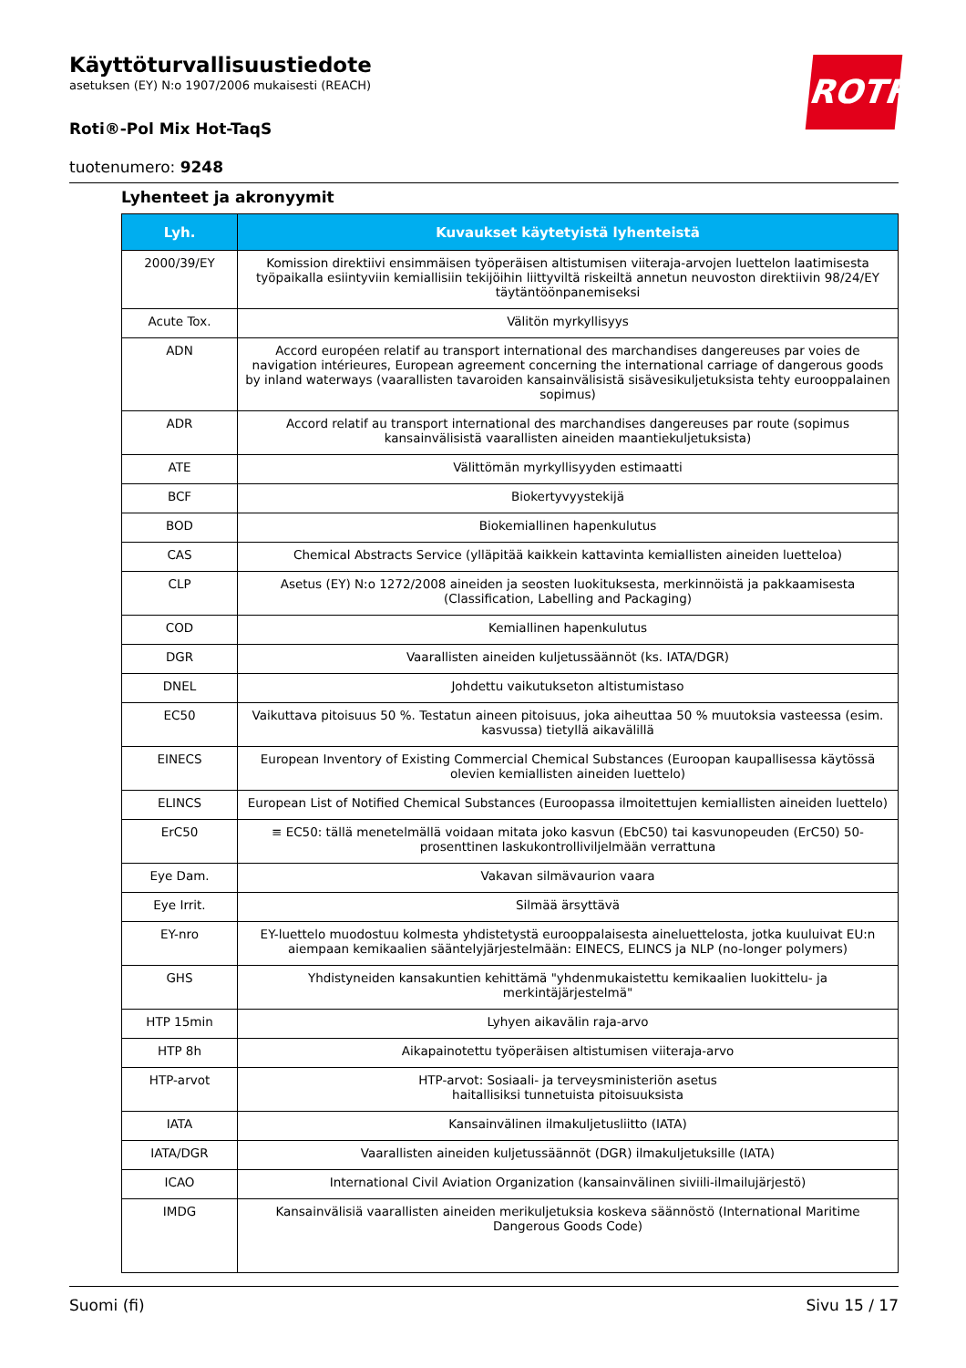Käyttöturvallisuustiedote
asetuksen (EY) N:o 1907/2006 mukaisesti (REACH)
Roti®-Pol Mix Hot-TaqS
tuotenumero: 9248
ROTH
Lyhenteet ja akronyymit
| Lyh. | Kuvaukset käytetyistä lyhenteistä |
| --- | --- |
| 2000/39/EY | Komission direktiivi ensimmäisen työperäisen altistumisen viiteraja-arvojen luettelon laatimisesta työpaikalla esiintyviin kemiallisiin tekijöihin liittyviltä riskeiltä annetun neuvoston direktiivin 98/24/EY täytäntöönpanemiseksi |
| Acute Tox. | Välitön myrkyllisyys |
| ADN | Accord européen relatif au transport international des marchandises dangereuses par voies de navigation intérieures, European agreement concerning the international carriage of dangerous goods by inland waterways (vaarallisten tavaroiden kansainvälisistä sisävesikuljetuksista tehty eurooppalainen sopimus) |
| ADR | Accord relatif au transport international des marchandises dangereuses par route (sopimus kansainvälisistä vaarallisten aineiden maantiekuljetuksista) |
| ATE | Välittömän myrkyllisyyden estimaatti |
| BCF | Biokertyvyystekijä |
| BOD | Biokemiallinen hapenkulutus |
| CAS | Chemical Abstracts Service (ylläpitää kaikkein kattavinta kemiallisten aineiden luetteloa) |
| CLP | Asetus (EY) N:o 1272/2008 aineiden ja seosten luokituksesta, merkinnöistä ja pakkaamisesta (Classification, Labelling and Packaging) |
| COD | Kemiallinen hapenkulutus |
| DGR | Vaarallisten aineiden kuljetussäännöt (ks. IATA/DGR) |
| DNEL | Johdettu vaikutukseton altistumistaso |
| EC50 | Vaikuttava pitoisuus 50 %. Testatun aineen pitoisuus, joka aiheuttaa 50 % muutoksia vasteessa (esim. kasvussa) tietyllä aikavälillä |
| EINECS | European Inventory of Existing Commercial Chemical Substances (Euroopan kaupallisessa käytössä olevien kemiallisten aineiden luettelo) |
| ELINCS | European List of Notified Chemical Substances (Euroopassa ilmoitettujen kemiallisten aineiden luettelo) |
| ErC50 | ≡ EC50: tällä menetelmällä voidaan mitata joko kasvun (EbC50) tai kasvunopeuden (ErC50) 50-prosenttinen laskukontrolliviljelmään verrattuna |
| Eye Dam. | Vakavan silmävaurion vaara |
| Eye Irrit. | Silmää ärsyttävä |
| EY-nro | EY-luettelo muodostuu kolmesta yhdistetystä eurooppalaisesta aineluettelosta, jotka kuuluivat EU:n aiempaan kemikaalien sääntelyjärjestelmään: EINECS, ELINCS ja NLP (no-longer polymers) |
| GHS | Yhdistyneiden kansakuntien kehittämä "yhdenmukaistettu kemikaalien luokittelu- ja merkintäjärjestelmä" |
| HTP 15min | Lyhyen aikavälin raja-arvo |
| HTP 8h | Aikapainotettu työperäisen altistumisen viiteraja-arvo |
| HTP-arvot | HTP-arvot: Sosiaali- ja terveysministeriön asetus haitallisiksi tunnetuista pitoisuuksista |
| IATA | Kansainvälinen ilmakuljetusliitto (IATA) |
| IATA/DGR | Vaarallisten aineiden kuljetussäännöt (DGR) ilmakuljetuksille (IATA) |
| ICAO | International Civil Aviation Organization (kansainvälinen siviili-ilmailujärjestö) |
| IMDG | Kansainvälisiä vaarallisten aineiden merikuljetuksia koskeva säännöstö (International Maritime Dangerous Goods Code) |
Suomi (fi) Sivu 15 / 17